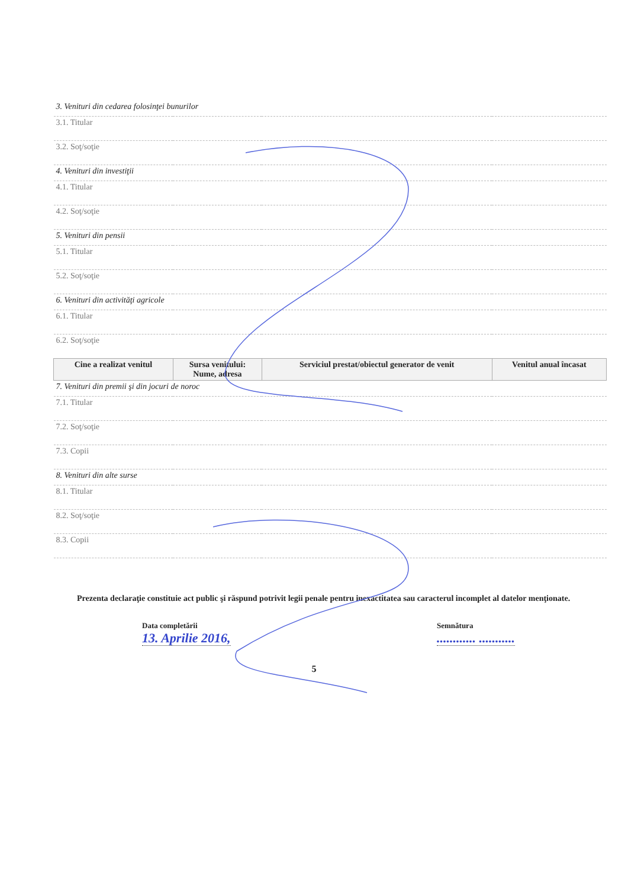| 3. Venituri din cedarea folosinţei bunurilor | | | |
| 3.1. Titular | | | |
| 3.2. Soţ/soţie | | | |
| 4. Venituri din investiţii | | | |
| 4.1. Titular | | | |
| 4.2. Soţ/soţie | | | |
| 5. Venituri din pensii | | | |
| 5.1. Titular | | | |
| 5.2. Soţ/soţie | | | |
| 6. Venituri din activităţi agricole | | | |
| 6.1. Titular | | | |
| 6.2. Soţ/soţie | | | |
| Cine a realizat venitul | Sursa venitului: Nume, adresa | Serviciul prestat/obiectul generator de venit | Venitul anual încasat |
| 7. Venituri din premii şi din jocuri de noroc | | | |
| 7.1. Titular | | | |
| 7.2. Soţ/soţie | | | |
| 7.3. Copii | | | |
| 8. Venituri din alte surse | | | |
| 8.1. Titular | | | |
| 8.2. Soţ/soţie | | | |
| 8.3. Copii | | | |
Prezenta declaraţie constituie act public şi răspund potrivit legii penale pentru inexactitatea sau caracterul incomplet al datelor menţionate.
Data completării
13. Aprilie 2016,
Semnătura
............ ...........
5